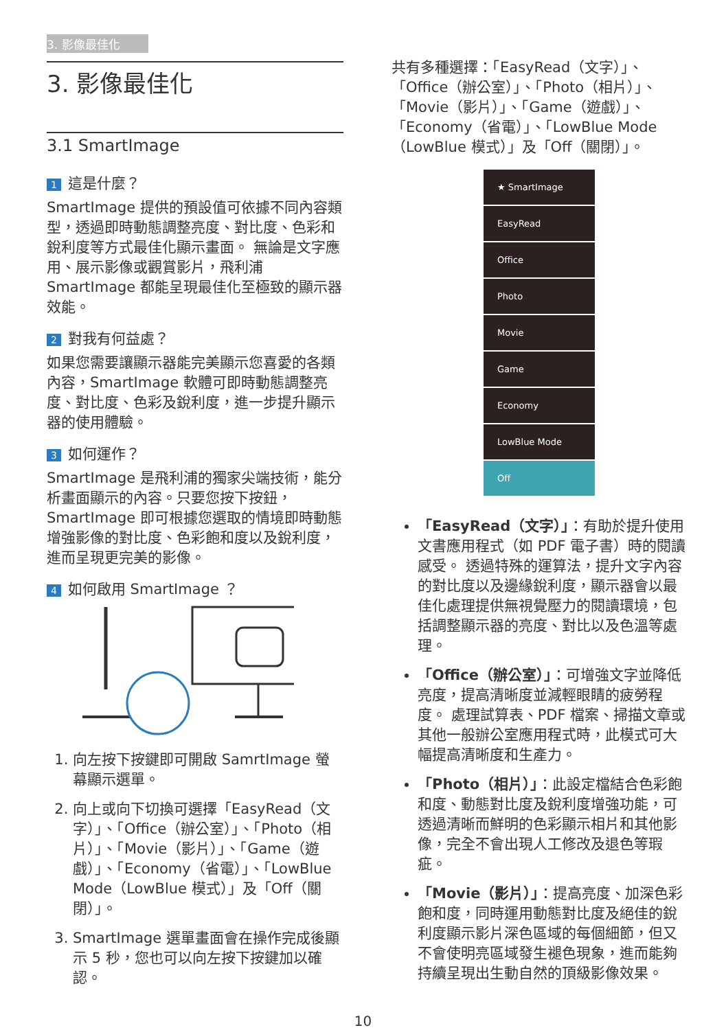3. 影像最佳化
3. 影像最佳化
3.1 SmartImage
1 這是什麼？
SmartImage 提供的預設值可依據不同內容類型，透過即時動態調整亮度、對比度、色彩和銳利度等方式最佳化顯示畫面。 無論是文字應用、展示影像或觀賞影片，飛利浦 SmartImage 都能呈現最佳化至極致的顯示器效能。
2 對我有何益處？
如果您需要讓顯示器能完美顯示您喜愛的各類內容，SmartImage 軟體可即時動態調整亮度、對比度、色彩及銳利度，進一步提升顯示器的使用體驗。
3 如何運作？
SmartImage 是飛利浦的獨家尖端技術，能分析畫面顯示的內容。只要您按下按鈕，SmartImage 即可根據您選取的情境即時動態增強影像的對比度、色彩飽和度以及銳利度，進而呈現更完美的影像。
4 如何啟用 SmartImage ？
1. 向左按下按鍵即可開啟 SamrtImage 螢幕顯示選單。
2. 向上或向下切換可選擇「EasyRead（文字）」、「Office（辦公室）」、「Photo（相片）」、「Movie（影片）」、「Game（遊戲）」、「Economy（省電）」、「LowBlue Mode（LowBlue 模式）」及「Off（關閉）」。
3. SmartImage 選單畫面會在操作完成後顯示 5 秒，您也可以向左按下按鍵加以確認。
共有多種選擇：「EasyRead（文字）」、「Office（辦公室）」、「Photo（相片）」、「Movie（影片）」、「Game（遊戲）」、「Economy（省電）」、「LowBlue Mode（LowBlue 模式）」及「Off（關閉）」。
★ SmartImage
EasyRead
Office
Photo
Movie
Game
Economy
LowBlue Mode
Off
「EasyRead（文字）」：有助於提升使用文書應用程式（如 PDF 電子書）時的閱讀感受。 透過特殊的運算法，提升文字內容的對比度以及邊緣銳利度，顯示器會以最佳化處理提供無視覺壓力的閱讀環境，包括調整顯示器的亮度、對比以及色溫等處理。
「Office（辦公室）」：可增強文字並降低亮度，提高清晰度並減輕眼睛的疲勞程度。 處理試算表、PDF 檔案、掃描文章或其他一般辦公室應用程式時，此模式可大幅提高清晰度和生產力。
「Photo（相片）」：此設定檔結合色彩飽和度、動態對比度及銳利度增強功能，可透過清晰而鮮明的色彩顯示相片和其他影像，完全不會出現人工修改及退色等瑕疵。
「Movie（影片）」：提高亮度、加深色彩飽和度，同時運用動態對比度及絕佳的銳利度顯示影片深色區域的每個細節，但又不會使明亮區域發生褪色現象，進而能夠持續呈現出生動自然的頂級影像效果。
10